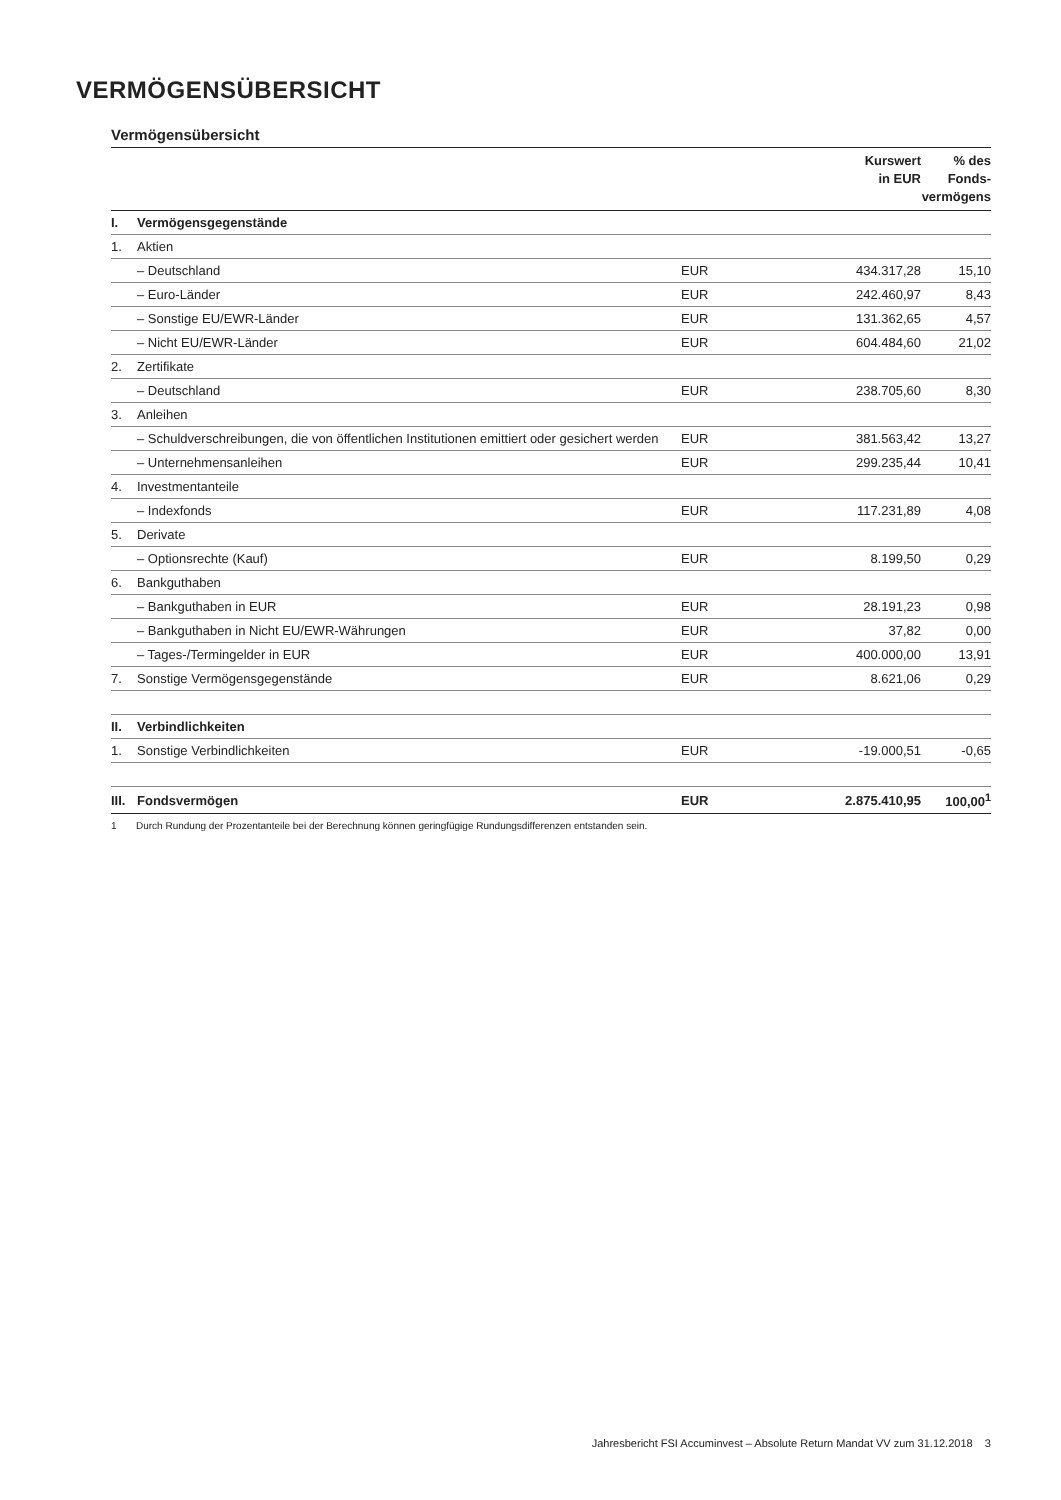VERMÖGENSÜBERSICHT
Vermögensübersicht
| | | | Kurswert in EUR | % des Fonds- vermögens |
| --- | --- | --- | --- | --- |
| I. | Vermögensgegenstände | | | |
| 1. | Aktien | | | |
| | – Deutschland | EUR | 434.317,28 | 15,10 |
| | – Euro-Länder | EUR | 242.460,97 | 8,43 |
| | – Sonstige EU/EWR-Länder | EUR | 131.362,65 | 4,57 |
| | – Nicht EU/EWR-Länder | EUR | 604.484,60 | 21,02 |
| 2. | Zertifikate | | | |
| | – Deutschland | EUR | 238.705,60 | 8,30 |
| 3. | Anleihen | | | |
| | – Schuldverschreibungen, die von öffentlichen Institutionen emittiert oder gesichert werden | EUR | 381.563,42 | 13,27 |
| | – Unternehmensanleihen | EUR | 299.235,44 | 10,41 |
| 4. | Investmentanteile | | | |
| | – Indexfonds | EUR | 117.231,89 | 4,08 |
| 5. | Derivate | | | |
| | – Optionsrechte (Kauf) | EUR | 8.199,50 | 0,29 |
| 6. | Bankguthaben | | | |
| | – Bankguthaben in EUR | EUR | 28.191,23 | 0,98 |
| | – Bankguthaben in Nicht EU/EWR-Währungen | EUR | 37,82 | 0,00 |
| | – Tages-/Termingelder in EUR | EUR | 400.000,00 | 13,91 |
| 7. | Sonstige Vermögensgegenstände | EUR | 8.621,06 | 0,29 |
| II. | Verbindlichkeiten | | | |
| 1. | Sonstige Verbindlichkeiten | EUR | -19.000,51 | -0,65 |
| III. | Fondsvermögen | EUR | 2.875.410,95 | 100,00<sup>1</sup> |
1 Durch Rundung der Prozentanteile bei der Berechnung können geringfügige Rundungsdifferenzen entstanden sein.
Jahresbericht FSI Accuminvest – Absolute Return Mandat VV zum 31.12.2018 3